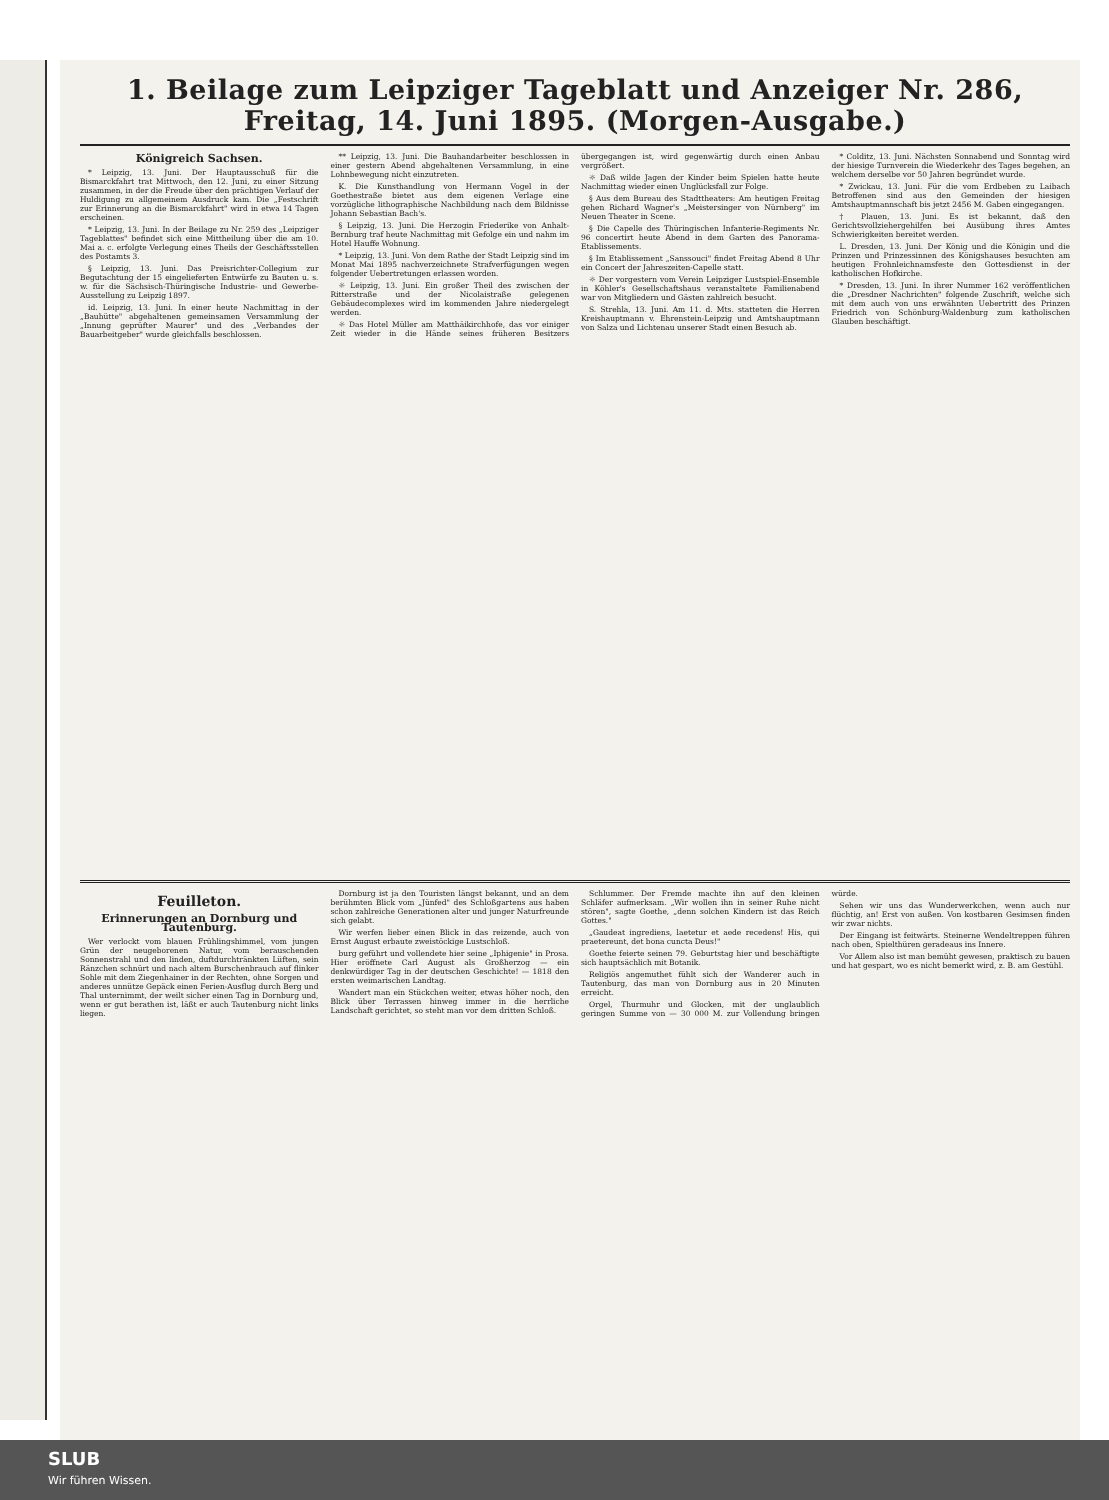1. Beilage zum Leipziger Tageblatt und Anzeiger Nr. 286, Freitag, 14. Juni 1895. (Morgen-Ausgabe.)
Königreich Sachsen.
* Leipzig, 13. Juni. Der Hauptausschuß für die Bismarckfahrt trat Mittwoch, den 12. Juni, zu einer Sitzung zusammen, in der die Freude über den prächtigen Verlauf der Huldigung zu allgemeinem Ausdruck kam. Die „Festschrift zur Erinnerung an die Bismarckfahrt" wird in etwa 14 Tagen erscheinen.
* Leipzig, 13. Juni. In der Beilage zu Nr. 259 des „Leipziger Tageblattes" befindet sich eine Mittheilung über die am 10. Mai a. c. erfolgte Verlegung eines Theils der Geschäftsstellen des Postamts 3.
§ Leipzig, 13. Juni. Das Preisrichter-Collegium zur Begutachtung der 15 eingelieferten Entwürfe zu Bauten u. s. w. für die Sächsisch-Thüringische Industrie- und Gewerbe-Ausstellung zu Leipzig 1897.
id. Leipzig, 13. Juni. In einer heute Nachmittag in der „Bauhütte" abgehaltenen gemeinsamen Versammlung der „Innung geprüfter Maurer" und des „Verbandes der Bauarbeitgeber" wurde gleichfalls beschlossen.
** Leipzig, 13. Juni. Die Bauhandarbeiter beschlossen in einer gestern Abend abgehaltenen Versammlung, in eine Lohnbewegung nicht einzutreten.
K. Die Kunsthandlung von Hermann Vogel in der Goethestraße bietet aus dem eigenen Verlage eine vorzügliche lithographische Nachbildung nach dem Bildnisse Johann Sebastian Bach's.
§ Leipzig, 13. Juni. Die Herzogin Friederike von Anhalt-Bernburg traf heute Nachmittag mit Gefolge ein und nahm im Hotel Hauffe Wohnung.
* Leipzig, 13. Juni. Von dem Rathe der Stadt Leipzig sind im Monat Mai 1895 nachverzeichnete Strafverfügungen wegen folgender Uebertretungen erlassen worden.
☼ Leipzig, 13. Juni. Ein großer Theil des zwischen der Ritterstraße und der Nicolaistraße gelegenen Gebäudecomplexes wird im kommenden Jahre niedergelegt werden.
☼ Das Hotel Müller am Matthäikirchhofe, das vor einiger Zeit wieder in die Hände seines früheren Besitzers übergegangen ist, wird gegenwärtig durch einen Anbau vergrößert.
☼ Daß wilde Jagen der Kinder beim Spielen hatte heute Nachmittag wieder einen Unglücksfall zur Folge.
§ Aus dem Bureau des Stadttheaters: Am heutigen Freitag gehen Richard Wagner's „Meistersinger von Nürnberg" im Neuen Theater in Scene.
§ Die Capelle des Thüringischen Infanterie-Regiments Nr. 96 concertirt heute Abend in dem Garten des Panorama-Etablissements.
§ Im Etablissement „Sanssouci" findet Freitag Abend 8 Uhr ein Concert der Jahreszeiten-Capelle statt.
☼ Der vorgestern vom Verein Leipziger Lustspiel-Ensemble in Köhler's Gesellschaftshaus veranstaltete Familienabend war von Mitgliedern und Gästen zahlreich besucht.
S. Strehla, 13. Juni. Am 11. d. Mts. statteten die Herren Kreishauptmann v. Ehrenstein-Leipzig und Amtshauptmann von Salza und Lichtenau unserer Stadt einen Besuch ab.
* Colditz, 13. Juni. Nächsten Sonnabend und Sonntag wird der hiesige Turnverein die Wiederkehr des Tages begehen, an welchem derselbe vor 50 Jahren begründet wurde.
* Zwickau, 13. Juni. Für die vom Erdbeben zu Laibach Betroffenen sind aus den Gemeinden der hiesigen Amtshauptmannschaft bis jetzt 2456 M. Gaben eingegangen.
† Plauen, 13. Juni. Es ist bekannt, daß den Gerichtsvollziehergehilfen bei Ausübung ihres Amtes Schwierigkeiten bereitet werden.
L. Dresden, 13. Juni. Der König und die Königin und die Prinzen und Prinzessinnen des Königshauses besuchten am heutigen Frohnleichnamsfeste den Gottesdienst in der katholischen Hofkirche.
* Dresden, 13. Juni. In ihrer Nummer 162 veröffentlichen die „Dresdner Nachrichten" folgende Zuschrift, welche sich mit dem auch von uns erwähnten Uebertritt des Prinzen Friedrich von Schönburg-Waldenburg zum katholischen Glauben beschäftigt.
Feuilleton.
Erinnerungen an Dornburg und Tautenburg.
Wer verlockt vom blauen Frühlingshimmel, vom jungen Grün der neugeborenen Natur, vom berauschenden Sonnenstrahl und den linden, duftdurchtränkten Lüften, sein Ränzchen schnürt und nach altem Burschenbrauch auf flinker Sohle mit dem Ziegenhainer in der Rechten, ohne Sorgen und anderes unnütze Gepäck einen Ferien-Ausflug durch Berg und Thal unternimmt, der weilt sicher einen Tag in Dornburg und, wenn er gut berathen ist, läßt er auch Tautenburg nicht links liegen.
Dornburg ist ja den Touristen längst bekannt, und an dem berühmten Blick vom „Jünfed" des Schloßgartens aus haben schon zahlreiche Generationen alter und junger Naturfreunde sich gelabt.
Wir werfen lieber einen Blick in das reizende, auch von Ernst August erbaute zweistöckige Lustschloß.
burg geführt und vollendete hier seine „Iphigenie" in Prosa. Hier eröffnete Carl August als Großherzog — ein denkwürdiger Tag in der deutschen Geschichte! — 1818 den ersten weimarischen Landtag.
Wandert man ein Stückchen weiter, etwas höher noch, den Blick über Terrassen hinweg immer in die herrliche Landschaft gerichtet, so steht man vor dem dritten Schloß.
Schlummer. Der Fremde machte ihn auf den kleinen Schläfer aufmerksam. „Wir wollen ihn in seiner Ruhe nicht stören", sagte Goethe, „denn solchen Kindern ist das Reich Gottes."
„Gaudeat ingrediens, laetetur et aede recedens! His, qui praetereunt, det bona cuncta Deus!"
Goethe feierte seinen 79. Geburtstag hier und beschäftigte sich hauptsächlich mit Botanik.
Religiös angemuthet fühlt sich der Wanderer auch in Tautenburg, das man von Dornburg aus in 20 Minuten erreicht.
Orgel, Thurmuhr und Glocken, mit der unglaublich geringen Summe von — 30 000 M. zur Vollendung bringen würde.
Sehen wir uns das Wunderwerkchen, wenn auch nur flüchtig, an! Erst von außen. Von kostbaren Gesimsen finden wir zwar nichts.
Der Eingang ist feitwärts. Steinerne Wendeltreppen führen nach oben, Spielthüren geradeaus ins Innere.
Vor Allem also ist man bemüht gewesen, praktisch zu bauen und hat gespart, wo es nicht bemerkt wird, z. B. am Gestühl.
SLUB
Wir führen Wissen.